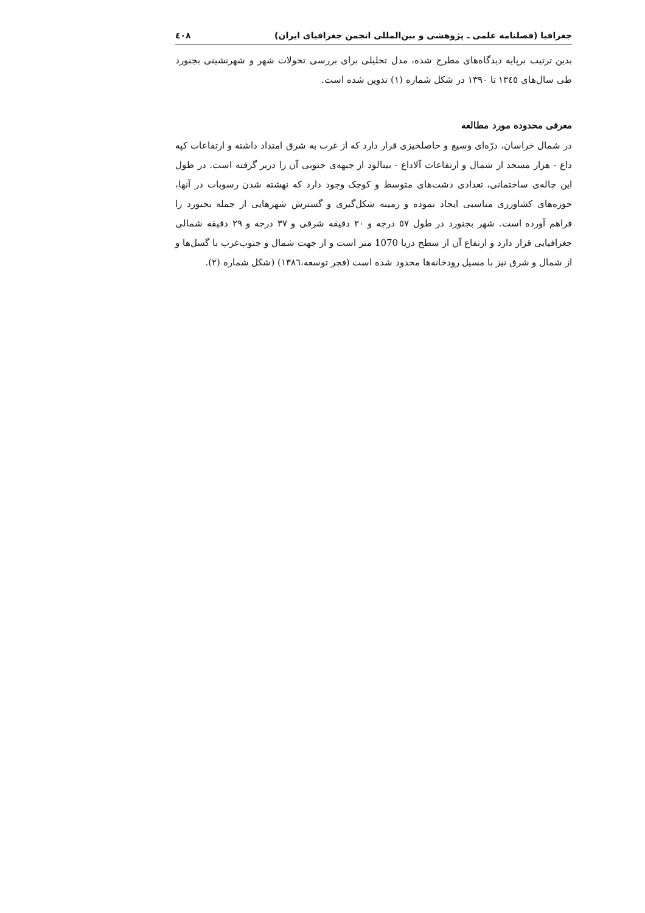جغرافیا (فصلنامه علمی ـ پژوهشی و بین‌المللی انجمن جغرافیای ایران) ٤٠٨
بدین ترتیب برپایه دیدگاه‌های مطرح شده، مدل تحلیلی برای بررسی تحولات شهر و شهرنشینی بجنورد طی سال‌های ١٣٤٥ تا ١٣٩٠ در شکل شماره (١) تدوین شده است.
معرفی محدوده مورد مطالعه
در شمال خراسان، درّه‌ای وسیع و حاصلخیزی قرار دارد که از غرب به شرق امتداد داشته و ارتفاعات کپه داغ - هزار مسجد از شمال و ارتفاعات آلاداغ - بینالود از جبهه‌ی جنوبی آن را دربر گرفته است. در طول این چاله‌ی ساختمانی، تعدادی دشت‌های متوسط و کوچک وجود دارد که نهشته شدن رسوبات در آنها، حوزه‌های کشاورزی مناسبی ایجاد نموده و زمینه شکل‌گیری و گسترش شهرهایی از جمله بجنورد را فراهم آورده است. شهر بجنورد در طول ٥٧ درجه و ٢٠ دقیقه شرقی و ٣٧ درجه و ٢٩ دقیقه شمالی جغرافیایی قرار دارد و ارتفاع آن از سطح دریا 1070 متر است و از جهت شمال و جنوب‌غرب با گسل‌ها و از شمال و شرق نیز با مسیل رودخانه‌ها محدود شده است (فجر توسعه،١٣٨٦) (شکل شماره (٢).